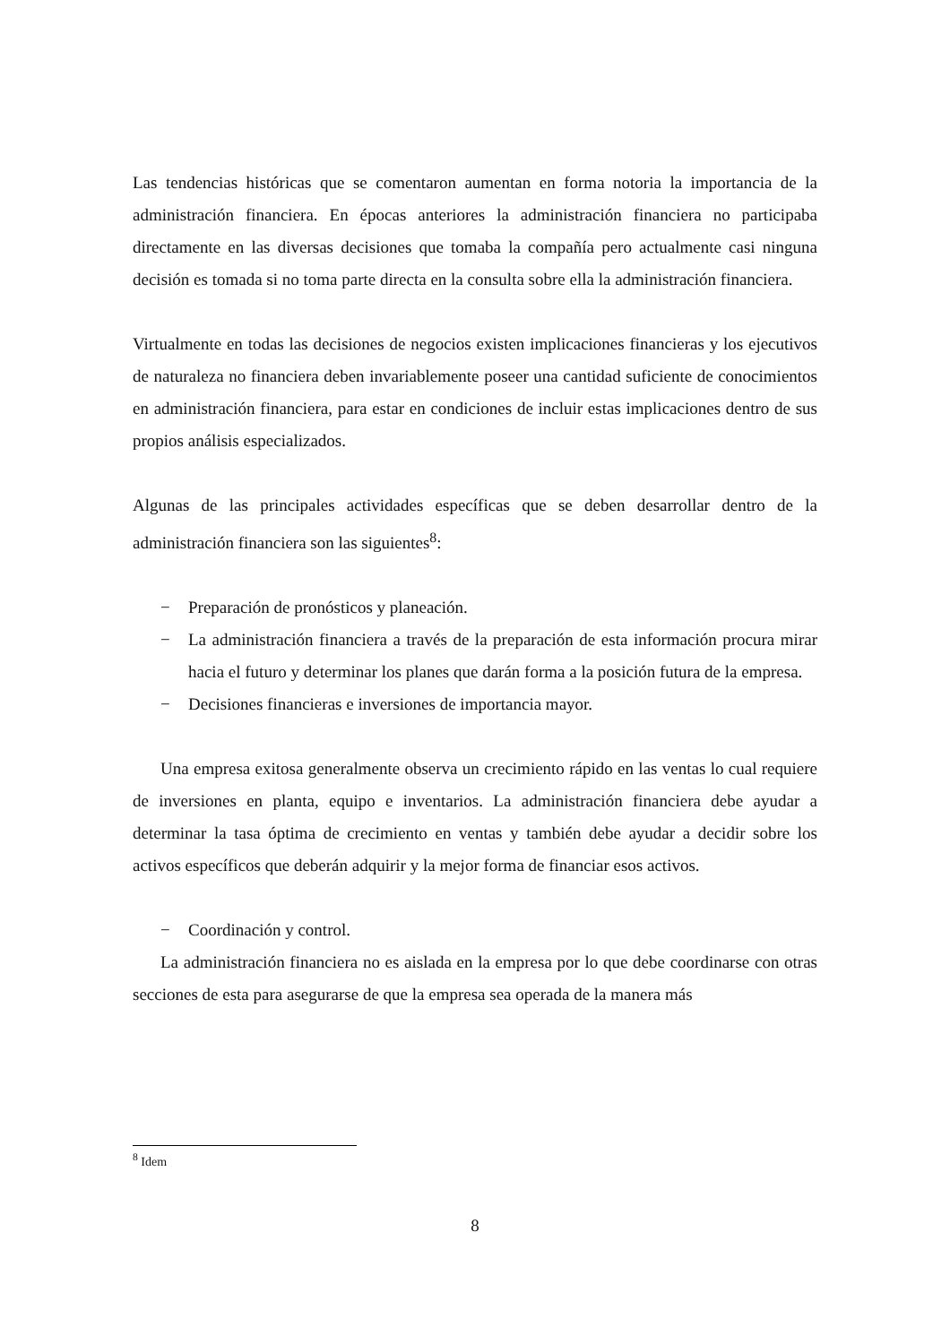Las tendencias históricas que se comentaron aumentan en forma notoria la importancia de la administración financiera. En épocas anteriores la administración financiera no participaba directamente en las diversas decisiones que tomaba la compañía pero actualmente casi ninguna decisión es tomada si no toma parte directa en la consulta sobre ella la administración financiera.
Virtualmente en todas las decisiones de negocios existen implicaciones financieras y los ejecutivos de naturaleza no financiera deben invariablemente poseer una cantidad suficiente de conocimientos en administración financiera, para estar en condiciones de incluir estas implicaciones dentro de sus propios análisis especializados.
Algunas de las principales actividades específicas que se deben desarrollar dentro de la administración financiera son las siguientes<sup>8</sup>:
− Preparación de pronósticos y planeación.
− La administración financiera a través de la preparación de esta información procura mirar hacia el futuro y determinar los planes que darán forma a la posición futura de la empresa.
− Decisiones financieras e inversiones de importancia mayor.
Una empresa exitosa generalmente observa un crecimiento rápido en las ventas lo cual requiere de inversiones en planta, equipo e inventarios. La administración financiera debe ayudar a determinar la tasa óptima de crecimiento en ventas y también debe ayudar a decidir sobre los activos específicos que deberán adquirir y la mejor forma de financiar esos activos.
− Coordinación y control.
La administración financiera no es aislada en la empresa por lo que debe coordinarse con otras secciones de esta para asegurarse de que la empresa sea operada de la manera más
<sup>8</sup> Idem
8